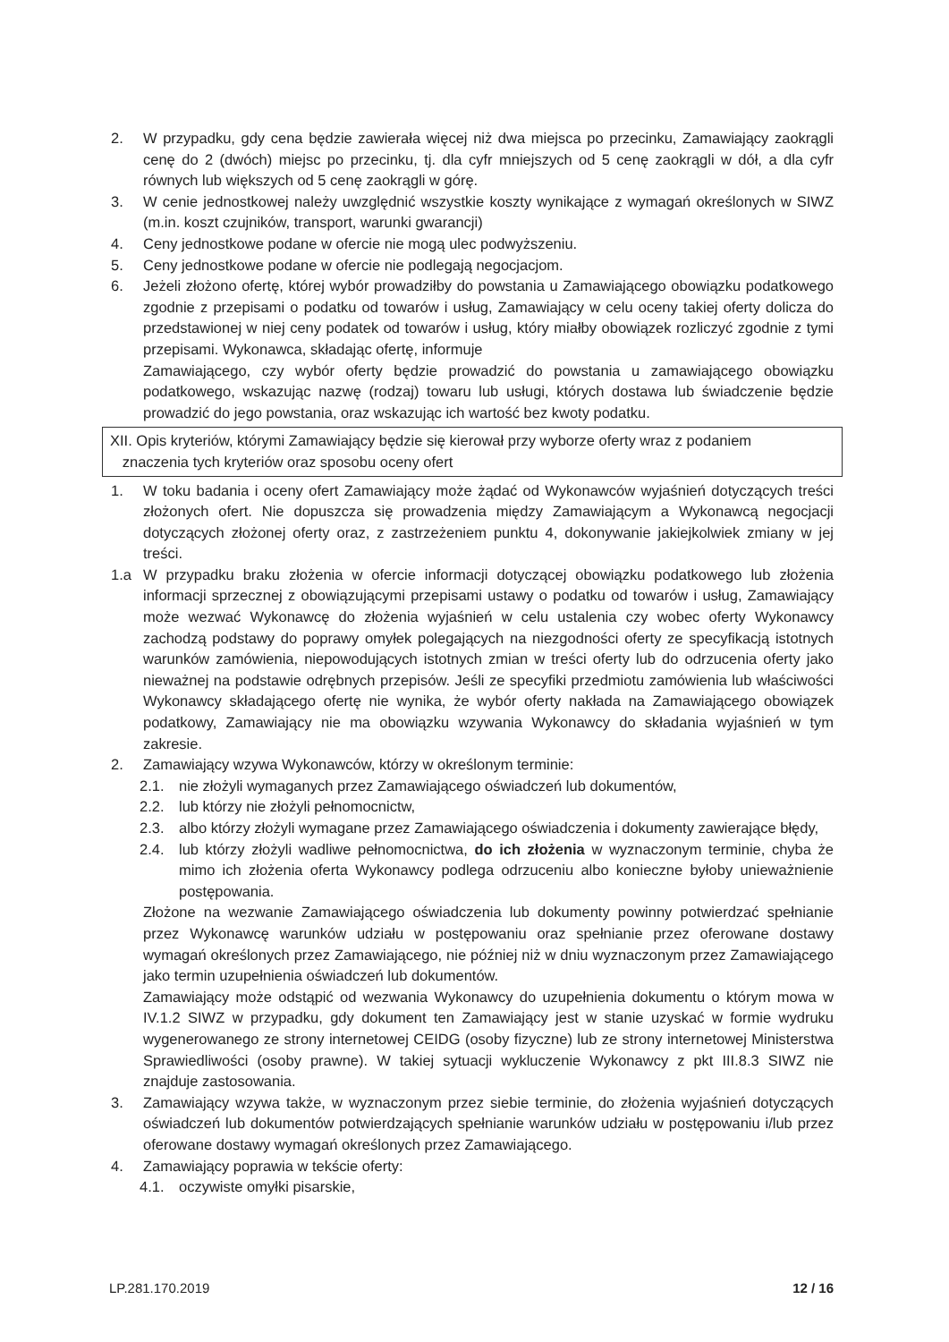2. W przypadku, gdy cena będzie zawierała więcej niż dwa miejsca po przecinku, Zamawiający zaokrągli cenę do 2 (dwóch) miejsc po przecinku, tj. dla cyfr mniejszych od 5 cenę zaokrągli w dół, a dla cyfr równych lub większych od 5 cenę zaokrągli w górę.
3. W cenie jednostkowej należy uwzględnić wszystkie koszty wynikające z wymagań określonych w SIWZ (m.in. koszt czujników, transport, warunki gwarancji)
4. Ceny jednostkowe podane w ofercie nie mogą ulec podwyższeniu.
5. Ceny jednostkowe podane w ofercie nie podlegają negocjacjom.
6. Jeżeli złożono ofertę, której wybór prowadziłby do powstania u Zamawiającego obowiązku podatkowego zgodnie z przepisami o podatku od towarów i usług, Zamawiający w celu oceny takiej oferty dolicza do przedstawionej w niej ceny podatek od towarów i usług, który miałby obowiązek rozliczyć zgodnie z tymi przepisami. Wykonawca, składając ofertę, informuje
Zamawiającego, czy wybór oferty będzie prowadzić do powstania u zamawiającego obowiązku podatkowego, wskazując nazwę (rodzaj) towaru lub usługi, których dostawa lub świadczenie będzie prowadzić do jego powstania, oraz wskazując ich wartość bez kwoty podatku.
XII. Opis kryteriów, którymi Zamawiający będzie się kierował przy wyborze oferty wraz z podaniem
znaczenia tych kryteriów oraz sposobu oceny ofert
1. W toku badania i oceny ofert Zamawiający może żądać od Wykonawców wyjaśnień dotyczących treści złożonych ofert. Nie dopuszcza się prowadzenia między Zamawiającym a Wykonawcą negocjacji dotyczących złożonej oferty oraz, z zastrzeżeniem punktu 4, dokonywanie jakiejkolwiek zmiany w jej treści.
1.a W przypadku braku złożenia w ofercie informacji dotyczącej obowiązku podatkowego lub złożenia informacji sprzecznej z obowiązującymi przepisami ustawy o podatku od towarów i usług, Zamawiający może wezwać Wykonawcę do złożenia wyjaśnień w celu ustalenia czy wobec oferty Wykonawcy zachodzą podstawy do poprawy omyłek polegających na niezgodności oferty ze specyfikacją istotnych warunków zamówienia, niepowodujących istotnych zmian w treści oferty lub do odrzucenia oferty jako nieważnej na podstawie odrębnych przepisów. Jeśli ze specyfiki przedmiotu zamówienia lub właściwości Wykonawcy składającego ofertę nie wynika, że wybór oferty nakłada na Zamawiającego obowiązek podatkowy, Zamawiający nie ma obowiązku wzywania Wykonawcy do składania wyjaśnień w tym zakresie.
2. Zamawiający wzywa Wykonawców, którzy w określonym terminie:
2.1. nie złożyli wymaganych przez Zamawiającego oświadczeń lub dokumentów,
2.2. lub którzy nie złożyli pełnomocnictw,
2.3. albo którzy złożyli wymagane przez Zamawiającego oświadczenia i dokumenty zawierające błędy,
2.4. lub którzy złożyli wadliwe pełnomocnictwa, do ich złożenia w wyznaczonym terminie, chyba że mimo ich złożenia oferta Wykonawcy podlega odrzuceniu albo konieczne byłoby unieważnienie postępowania.
Złożone na wezwanie Zamawiającego oświadczenia lub dokumenty powinny potwierdzać spełnianie przez Wykonawcę warunków udziału w postępowaniu oraz spełnianie przez oferowane dostawy wymagań określonych przez Zamawiającego, nie później niż w dniu wyznaczonym przez Zamawiającego jako termin uzupełnienia oświadczeń lub dokumentów.
Zamawiający może odstąpić od wezwania Wykonawcy do uzupełnienia dokumentu o którym mowa w IV.1.2 SIWZ w przypadku, gdy dokument ten Zamawiający jest w stanie uzyskać w formie wydruku wygenerowanego ze strony internetowej CEIDG (osoby fizyczne) lub ze strony internetowej Ministerstwa Sprawiedliwości (osoby prawne). W takiej sytuacji wykluczenie Wykonawcy z pkt III.8.3 SIWZ nie znajduje zastosowania.
3. Zamawiający wzywa także, w wyznaczonym przez siebie terminie, do złożenia wyjaśnień dotyczących oświadczeń lub dokumentów potwierdzających spełnianie warunków udziału w postępowaniu i/lub przez oferowane dostawy wymagań określonych przez Zamawiającego.
4. Zamawiający poprawia w tekście oferty:
4.1. oczywiste omyłki pisarskie,
LP.281.170.2019 12 / 16